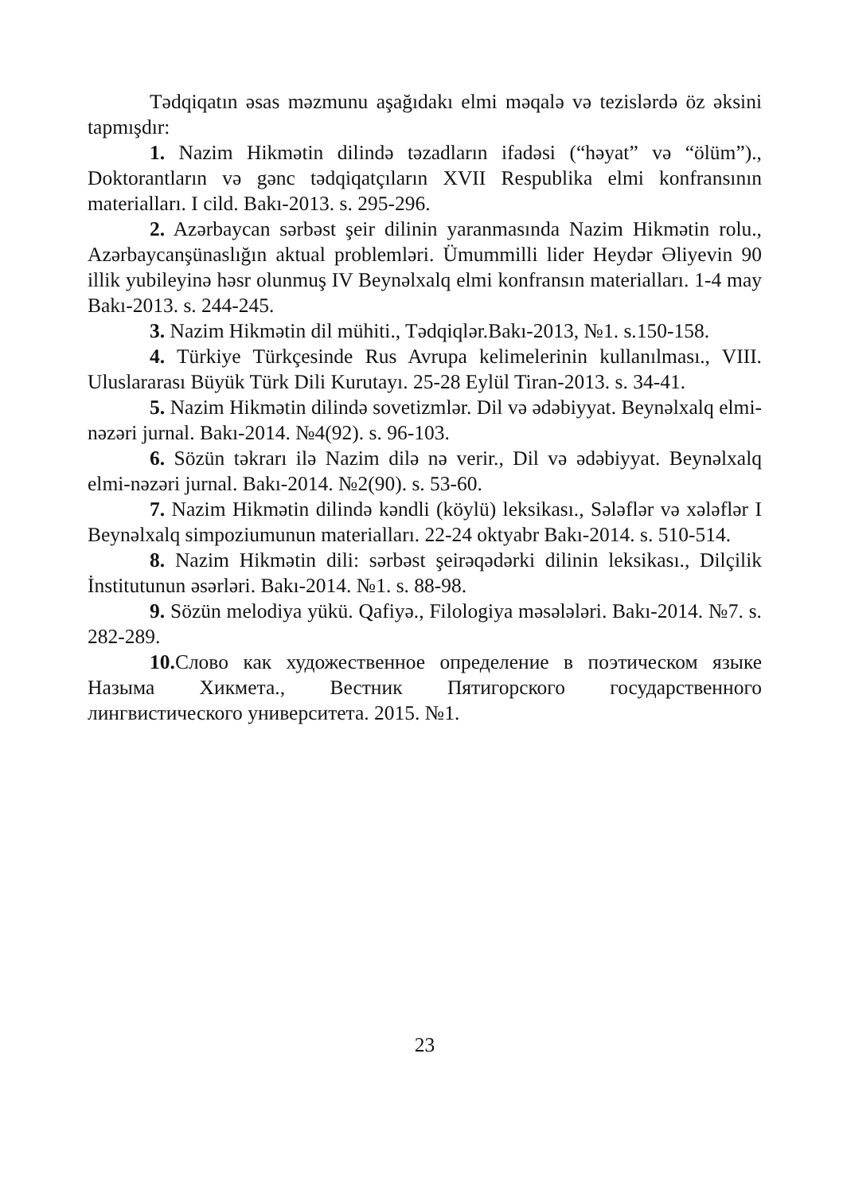Tədqiqatın əsas məzmunu aşağıdakı elmi məqalə və tezislərdə öz əksini tapmışdır:
1. Nazim Hikmətin dilində təzadların ifadəsi (“həyat” və “ölüm”)., Doktorantların və gənc tədqiqatçıların XVII Respublika elmi konfransının materialları. I cild. Bakı-2013. s. 295-296.
2. Azərbaycan sərbəst şeir dilinin yaranmasında Nazim Hikmətin rolu., Azərbaycanşünaslığın aktual problemləri. Ümummilli lider Heydər Əliyevin 90 illik yubileyinə həsr olunmuş IV Beynəlxalq elmi konfransın materialları. 1-4 may Bakı-2013. s. 244-245.
3. Nazim Hikmətin dil mühiti., Tədqiqlər.Bakı-2013, №1. s.150-158.
4. Türkiye Türkçesinde Rus Avrupa kelimelerinin kullanılması., VIII. Uluslararası Büyük Türk Dili Kurutayı. 25-28 Eylül Tiran-2013. s. 34-41.
5. Nazim Hikmətin dilində sovetizmlər. Dil və ədəbiyyat. Beynəlxalq elmi-nəzəri jurnal. Bakı-2014. №4(92). s. 96-103.
6. Sözün təkrarı ilə Nazim dilə nə verir., Dil və ədəbiyyat. Beynəlxalq elmi-nəzəri jurnal. Bakı-2014. №2(90). s. 53-60.
7. Nazim Hikmətin dilində kəndli (köylü) leksikası., Sələflər və xələflər I Beynəlxalq simpoziumunun materialları. 22-24 oktyabr Bakı-2014. s. 510-514.
8. Nazim Hikmətin dili: sərbəst şeirəqədərki dilinin leksikası., Dilçilik İnstitutunun əsərləri. Bakı-2014. №1. s. 88-98.
9. Sözün melodiya yükü. Qafiyə., Filologiya məsələləri. Bakı-2014. №7. s. 282-289.
10. Слово как художественное определение в поэтическом языке Назыма Хикмета., Вестник Пятигорского государственного лингвистического университета. 2015. №1.
23